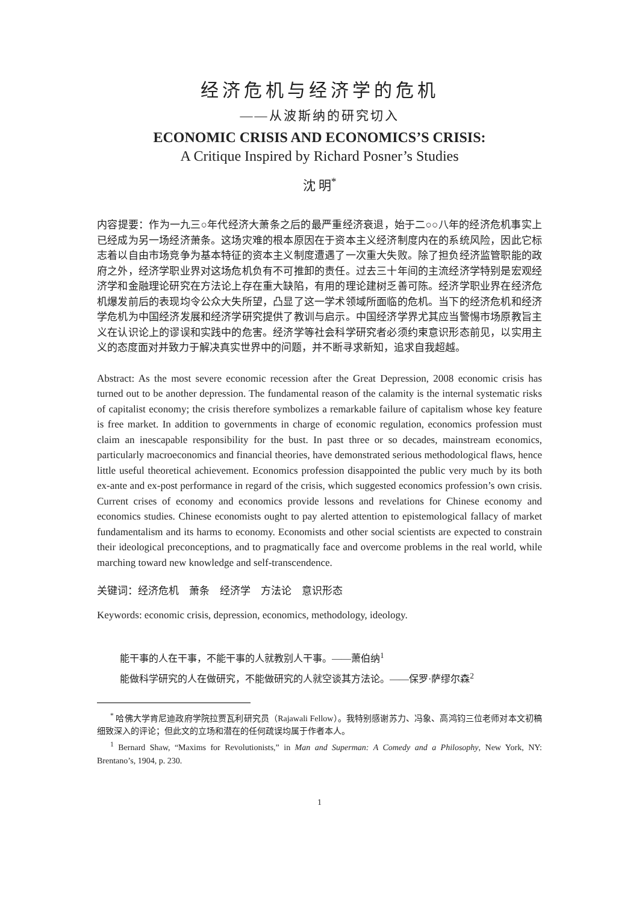经济危机与经济学的危机
——从波斯纳的研究切入
ECONOMIC CRISIS AND ECONOMICS’S CRISIS:
A Critique Inspired by Richard Posner’s Studies
沈 明<sup>*</sup>
内容提要：作为一九三○年代经济大萧条之后的最严重经济衰退，始于二○○八年的经济危机事实上已经成为另一场经济萧条。这场灾难的根本原因在于资本主义经济制度内在的系统风险，因此它标志着以自由市场竞争为基本特征的资本主义制度遭遇了一次重大失败。除了担负经济监管职能的政府之外，经济学职业界对这场危机负有不可推卸的责任。过去三十年间的主流经济学特别是宏观经济学和金融理论研究在方法论上存在重大缺陷，有用的理论建树乏善可陈。经济学职业界在经济危机爆发前后的表现均令公众大失所望，凸显了这一学术领域所面临的危机。当下的经济危机和经济学危机为中国经济发展和经济学研究提供了教训与启示。中国经济学界尤其应当警惕市场原教旨主义在认识论上的谬误和实践中的危害。经济学等社会科学研究者必须约束意识形态前见，以实用主义的态度面对并致力于解决真实世界中的问题，并不断寻求新知，追求自我超越。
Abstract: As the most severe economic recession after the Great Depression, 2008 economic crisis has turned out to be another depression. The fundamental reason of the calamity is the internal systematic risks of capitalist economy; the crisis therefore symbolizes a remarkable failure of capitalism whose key feature is free market. In addition to governments in charge of economic regulation, economics profession must claim an inescapable responsibility for the bust. In past three or so decades, mainstream economics, particularly macroeconomics and financial theories, have demonstrated serious methodological flaws, hence little useful theoretical achievement. Economics profession disappointed the public very much by its both ex-ante and ex-post performance in regard of the crisis, which suggested economics profession’s own crisis. Current crises of economy and economics provide lessons and revelations for Chinese economy and economics studies. Chinese economists ought to pay alerted attention to epistemological fallacy of market fundamentalism and its harms to economy. Economists and other social scientists are expected to constrain their ideological preconceptions, and to pragmatically face and overcome problems in the real world, while marching toward new knowledge and self-transcendence.
关键词：经济危机　萧条　经济学　方法论　意识形态
Keywords: economic crisis, depression, economics, methodology, ideology.
能干事的人在干事，不能干事的人就教别人干事。——萧伯纳<sup>1</sup>
能做科学研究的人在做研究，不能做研究的人就空谈其方法论。——保罗·萨缪尔森<sup>2</sup>
<sup>*</sup> 哈佛大学肯尼迪政府学院拉贾瓦利研究员（Rajawali Fellow）。我特别感谢苏力、冯象、高鸿钧三位老师对本文初稿细致深入的评论；但此文的立场和潜在的任何疏误均属于作者本人。
<sup>1</sup> Bernard Shaw, “Maxims for Revolutionists,” in Man and Superman: A Comedy and a Philosophy, New York, NY: Brentano’s, 1904, p. 230.
1